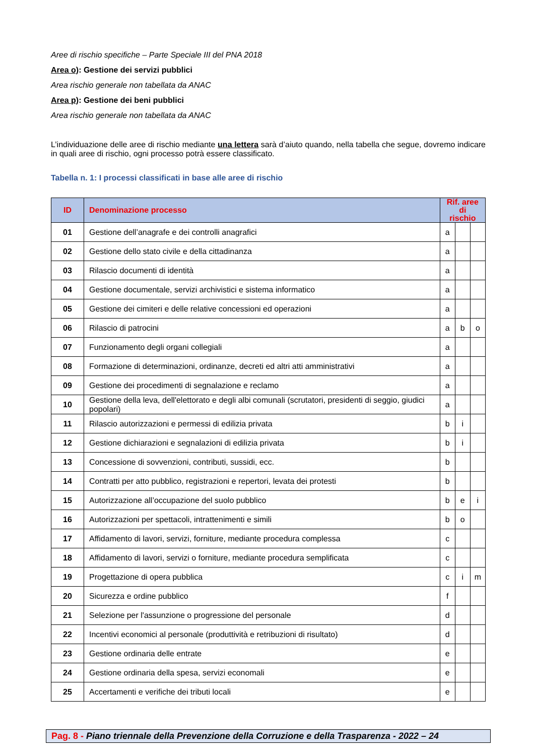Aree di rischio specifiche – Parte Speciale III del PNA 2018
Area o): Gestione dei servizi pubblici
Area rischio generale non tabellata da ANAC
Area p): Gestione dei beni pubblici
Area rischio generale non tabellata da ANAC
L’individuazione delle aree di rischio mediante una lettera sarà d’aiuto quando, nella tabella che segue, dovremo indicare in quali aree di rischio, ogni processo potrà essere classificato.
Tabella n. 1: I processi classificati in base alle aree di rischio
| ID | Denominazione processo | Rif. aree di rischio | | |
| --- | --- | --- | --- | --- |
| 01 | Gestione dell’anagrafe e dei controlli anagrafici | a | | |
| 02 | Gestione dello stato civile e della cittadinanza | a | | |
| 03 | Rilascio documenti di identità | a | | |
| 04 | Gestione documentale, servizi archivistici e sistema informatico | a | | |
| 05 | Gestione dei cimiteri e delle relative concessioni ed operazioni | a | | |
| 06 | Rilascio di patrocini | a | b | o |
| 07 | Funzionamento degli organi collegiali | a | | |
| 08 | Formazione di determinazioni, ordinanze, decreti ed altri atti amministrativi | a | | |
| 09 | Gestione dei procedimenti di segnalazione e reclamo | a | | |
| 10 | Gestione della leva, dell'elettorato e degli albi comunali (scrutatori, presidenti di seggio, giudici popolari) | a | | |
| 11 | Rilascio autorizzazioni e permessi di edilizia privata | b | i | |
| 12 | Gestione dichiarazioni e segnalazioni di edilizia privata | b | i | |
| 13 | Concessione di sovvenzioni, contributi, sussidi, ecc. | b | | |
| 14 | Contratti per atto pubblico, registrazioni e repertori, levata dei protesti | b | | |
| 15 | Autorizzazione all’occupazione del suolo pubblico | b | e | i |
| 16 | Autorizzazioni per spettacoli, intrattenimenti e simili | b | o | |
| 17 | Affidamento di lavori, servizi, forniture, mediante procedura complessa | c | | |
| 18 | Affidamento di lavori, servizi o forniture, mediante procedura semplificata | c | | |
| 19 | Progettazione di opera pubblica | c | i | m |
| 20 | Sicurezza e ordine pubblico | f | | |
| 21 | Selezione per l'assunzione o progressione del personale | d | | |
| 22 | Incentivi economici al personale (produttività e retribuzioni di risultato) | d | | |
| 23 | Gestione ordinaria delle entrate | e | | |
| 24 | Gestione ordinaria della spesa, servizi economali | e | | |
| 25 | Accertamenti e verifiche dei tributi locali | e | | |
Pag. 8 - Piano triennale della Prevenzione della Corruzione e della Trasparenza - 2022 – 24